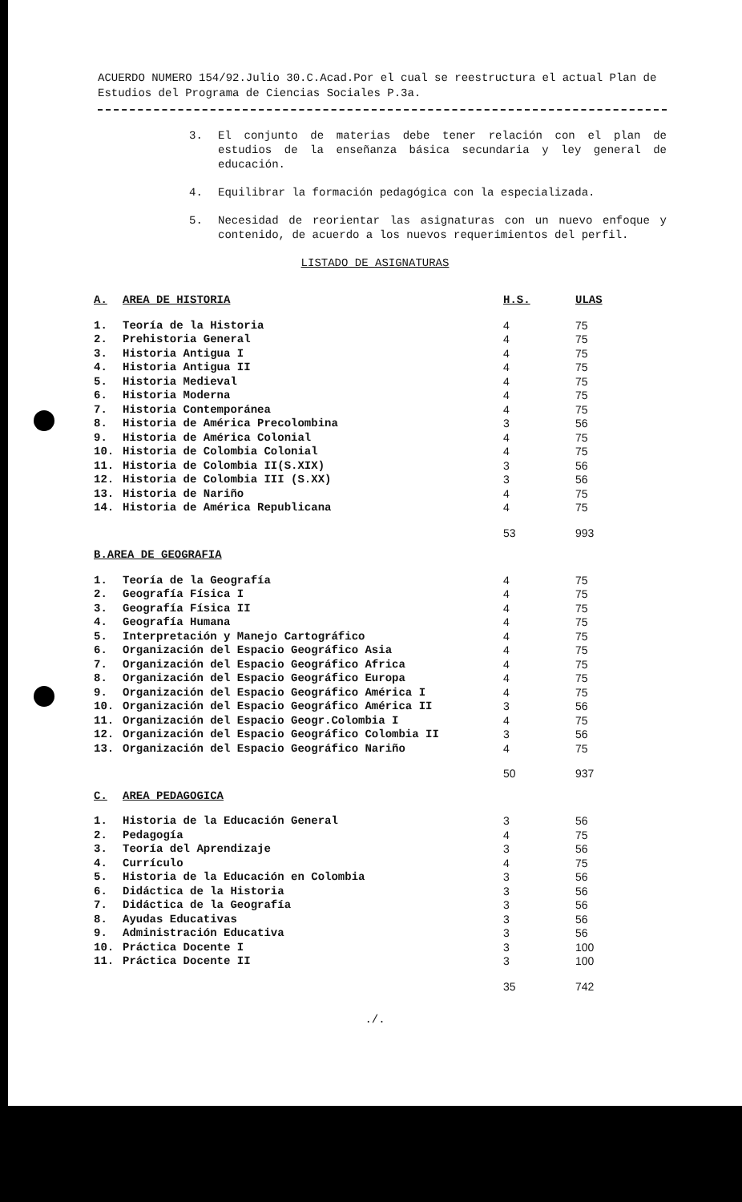ACUERDO NUMERO 154/92.Julio 30.C.Acad.Por el cual se reestructura el actual Plan de Estudios del Programa de Ciencias Sociales P.3a.
3. El conjunto de materias debe tener relación con el plan de estudios de la enseñanza básica secundaria y ley general de educación.
4. Equilibrar la formación pedagógica con la especializada.
5. Necesidad de reorientar las asignaturas con un nuevo enfoque y contenido, de acuerdo a los nuevos requerimientos del perfil.
LISTADO DE ASIGNATURAS
| A. | AREA DE HISTORIA | H.S. | ULAS |
| --- | --- | --- | --- |
| 1. | Teoría de la Historia | 4 | 75 |
| 2. | Prehistoria General | 4 | 75 |
| 3. | Historia Antigua I | 4 | 75 |
| 4. | Historia Antigua II | 4 | 75 |
| 5. | Historia Medieval | 4 | 75 |
| 6. | Historia Moderna | 4 | 75 |
| 7. | Historia Contemporánea | 4 | 75 |
| 8. | Historia de América Precolombina | 3 | 56 |
| 9. | Historia de América Colonial | 4 | 75 |
| 10. | Historia de Colombia Colonial | 4 | 75 |
| 11. | Historia de Colombia II(S.XIX) | 3 | 56 |
| 12. | Historia de Colombia III (S.XX) | 3 | 56 |
| 13. | Historia de Nariño | 4 | 75 |
| 14. | Historia de América Republicana | 4 | 75 |
| | | 53 | 993 |
| B.AREA DE GEOGRAFIA | | | |
| 1. | Teoría de la Geografía | 4 | 75 |
| 2. | Geografía Física I | 4 | 75 |
| 3. | Geografía Física II | 4 | 75 |
| 4. | Geografía Humana | 4 | 75 |
| 5. | Interpretación y Manejo Cartográfico | 4 | 75 |
| 6. | Organización del Espacio Geográfico Asia | 4 | 75 |
| 7. | Organización del Espacio Geográfico Africa | 4 | 75 |
| 8. | Organización del Espacio Geográfico Europa | 4 | 75 |
| 9. | Organización del Espacio Geográfico América I | 4 | 75 |
| 10. | Organización del Espacio Geográfico América II | 3 | 56 |
| 11. | Organización del Espacio Geogr.Colombia I | 4 | 75 |
| 12. | Organización del Espacio Geográfico Colombia II | 3 | 56 |
| 13. | Organización del Espacio Geográfico Nariño | 4 | 75 |
| | | 50 | 937 |
| C. | AREA PEDAGOGICA | | |
| 1. | Historia de la Educación General | 3 | 56 |
| 2. | Pedagogía | 4 | 75 |
| 3. | Teoría del Aprendizaje | 3 | 56 |
| 4. | Currículo | 4 | 75 |
| 5. | Historia de la Educación en Colombia | 3 | 56 |
| 6. | Didáctica de la Historia | 3 | 56 |
| 7. | Didáctica de la Geografía | 3 | 56 |
| 8. | Ayudas Educativas | 3 | 56 |
| 9. | Administración Educativa | 3 | 56 |
| 10. | Práctica Docente I | 3 | 100 |
| 11. | Práctica Docente II | 3 | 100 |
| | | 35 | 742 |
./.